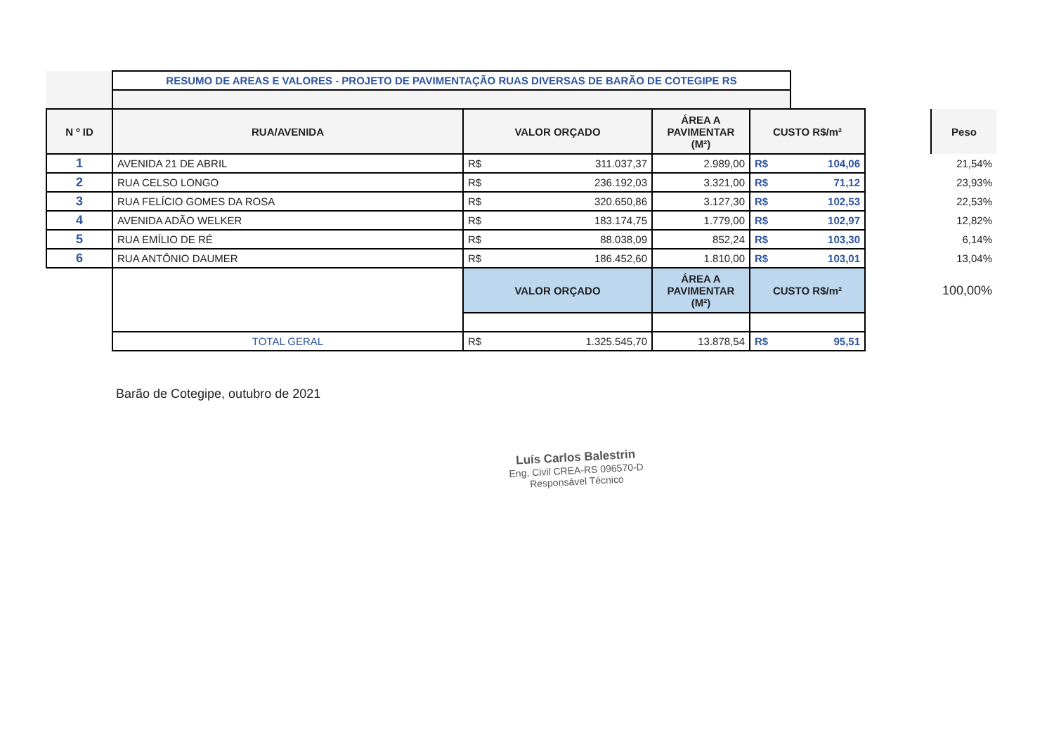| | RESUMO DE AREAS E VALORES - PROJETO DE PAVIMENTAÇÃO RUAS DIVERSAS DE BARÃO DE COTEGIPE RS | | | | | | | |
| N º ID | RUA/AVENIDA | VALOR ORÇADO | | ÁREA A PAVIMENTAR (M²) | CUSTO R$/m² | | | Peso |
| 1 | AVENIDA 21 DE ABRIL | R$ | 311.037,37 | 2.989,00 | R$ | 104,06 | | 21,54% |
| 2 | RUA CELSO LONGO | R$ | 236.192,03 | 3.321,00 | R$ | 71,12 | | 23,93% |
| 3 | RUA FELÍCIO GOMES DA ROSA | R$ | 320.650,86 | 3.127,30 | R$ | 102,53 | | 22,53% |
| 4 | AVENIDA ADÃO WELKER | R$ | 183.174,75 | 1.779,00 | R$ | 102,97 | | 12,82% |
| 5 | RUA EMÍLIO DE RÉ | R$ | 88.038,09 | 852,24 | R$ | 103,30 | | 6,14% |
| 6 | RUA ANTÔNIO DAUMER | R$ | 186.452,60 | 1.810,00 | R$ | 103,01 | | 13,04% |
| | | VALOR ORÇADO | | ÁREA A PAVIMENTAR (M²) | CUSTO R$/m² | | | 100,00% |
| | TOTAL GERAL | R$ | 1.325.545,70 | 13.878,54 | R$ | 95,51 | | |
Barão de Cotegipe, outubro de 2021
Luís Carlos Balestrin
Eng. Civil CREA-RS 096570-D
Responsável Técnico